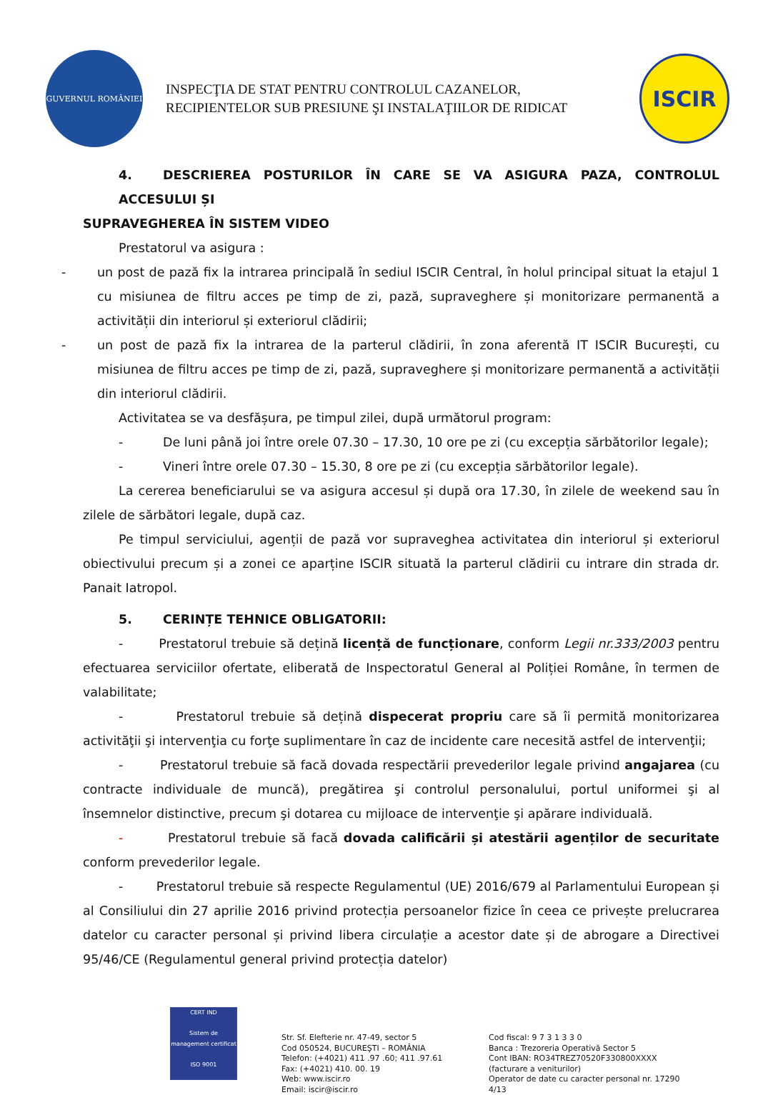GUVERNUL ROMÂNIEI
INSPECŢIA DE STAT PENTRU CONTROLUL CAZANELOR,
RECIPIENTELOR SUB PRESIUNE ŞI INSTALAŢIILOR DE RIDICAT
ISCIR
4. DESCRIEREA POSTURILOR ÎN CARE SE VA ASIGURA PAZA, CONTROLUL ACCESULUI ȘI
SUPRAVEGHEREA ÎN SISTEM VIDEO
Prestatorul va asigura :
- un post de pază fix la intrarea principală în sediul ISCIR Central, în holul principal situat la etajul 1 cu misiunea de filtru acces pe timp de zi, pază, supraveghere și monitorizare permanentă a activității din interiorul și exteriorul clădirii;
- un post de pază fix la intrarea de la parterul clădirii, în zona aferentă IT ISCIR București, cu misiunea de filtru acces pe timp de zi, pază, supraveghere și monitorizare permanentă a activității din interiorul clădirii.
Activitatea se va desfășura, pe timpul zilei, după următorul program:
- De luni până joi între orele 07.30 – 17.30, 10 ore pe zi (cu excepția sărbătorilor legale);
- Vineri între orele 07.30 – 15.30, 8 ore pe zi (cu excepția sărbătorilor legale).
La cererea beneficiarului se va asigura accesul și după ora 17.30, în zilele de weekend sau în zilele de sărbători legale, după caz.
Pe timpul serviciului, agenții de pază vor supraveghea activitatea din interiorul și exteriorul obiectivului precum și a zonei ce aparține ISCIR situată la parterul clădirii cu intrare din strada dr. Panait Iatropol.
5. CERINȚE TEHNICE OBLIGATORII:
- Prestatorul trebuie să dețină licență de funcționare, conform Legii nr.333/2003 pentru efectuarea serviciilor ofertate, eliberată de Inspectoratul General al Poliției Române, în termen de valabilitate;
- Prestatorul trebuie să dețină dispecerat propriu care să îi permită monitorizarea activităţii şi intervenţia cu forţe suplimentare în caz de incidente care necesită astfel de intervenţii;
- Prestatorul trebuie să facă dovada respectării prevederilor legale privind angajarea (cu contracte individuale de muncă), pregătirea şi controlul personalului, portul uniformei şi al însemnelor distinctive, precum şi dotarea cu mijloace de intervenţie şi apărare individuală.
- Prestatorul trebuie să facă dovada calificării și atestării agenților de securitate conform prevederilor legale.
- Prestatorul trebuie să respecte Regulamentul (UE) 2016/679 al Parlamentului European și al Consiliului din 27 aprilie 2016 privind protecția persoanelor fizice în ceea ce privește prelucrarea datelor cu caracter personal și privind libera circulație a acestor date și de abrogare a Directivei 95/46/CE (Regulamentul general privind protecția datelor)
CERT IND
Sistem de management certificat
ISO 9001
Str. Sf. Elefterie nr. 47-49, sector 5
Cod 050524, BUCUREŞTI – ROMÂNIA
Telefon: (+4021) 411 .97 .60; 411 .97.61
Fax: (+4021) 410. 00. 19
Web: www.iscir.ro
Email: iscir@iscir.ro
Cod fiscal: 9 7 3 1 3 3 0
Banca : Trezoreria Operativă Sector 5
Cont IBAN: RO34TREZ70520F330800XXXX
(facturare a veniturilor)
Operator de date cu caracter personal nr. 17290
4/13